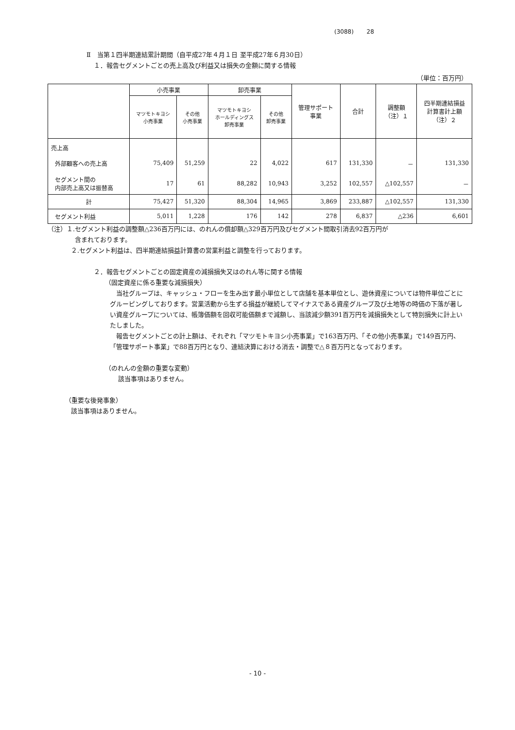(3088) 28
Ⅱ　当第１四半期連結累計期間（自平成27年４月１日 至平成27年６月30日）
１．報告セグメントごとの売上高及び利益又は損失の金額に関する情報
（単位：百万円）
| | 小売事業 | | 卸売事業 | | 管理サポート 事業 | 合計 | 調整額 （注）１ | 四半期連結損益 計算書計上額 （注）２ |
| --- | --- | --- | --- | --- | --- | --- | --- | --- |
| | マツモトキヨシ 小売事業 | その他 小売事業 | マツモトキヨシ ホールディングス 卸売事業 | その他 卸売事業 | | | | |
| 売上高 | | | | | | | | |
| 外部顧客への売上高 | 75,409 | 51,259 | 22 | 4,022 | 617 | 131,330 | － | 131,330 |
| セグメント間の 内部売上高又は振替高 | 17 | 61 | 88,282 | 10,943 | 3,252 | 102,557 | △102,557 | － |
| 計 | 75,427 | 51,320 | 88,304 | 14,965 | 3,869 | 233,887 | △102,557 | 131,330 |
| セグメント利益 | 5,011 | 1,228 | 176 | 142 | 278 | 6,837 | △236 | 6,601 |
（注）１.セグメント利益の調整額△236百万円には、のれんの償却額△329百万円及びセグメント間取引消去92百万円が
含まれております。
２.セグメント利益は、四半期連結損益計算書の営業利益と調整を行っております。
２．報告セグメントごとの固定資産の減損損失又はのれん等に関する情報
（固定資産に係る重要な減損損失）
　当社グループは、キャッシュ・フローを生み出す最小単位として店舗を基本単位とし、遊休資産については物件単位ごとにグルーピングしております。営業活動から生ずる損益が継続してマイナスである資産グループ及び土地等の時価の下落が著しい資産グループについては、帳簿価額を回収可能価額まで減額し、当該減少額391百万円を減損損失として特別損失に計上いたしました。
　報告セグメントごとの計上額は、それぞれ「マツモトキヨシ小売事業」で163百万円、「その他小売事業」で149百万円、「管理サポート事業」で88百万円となり、連結決算における消去・調整で△８百万円となっております。
（のれんの金額の重要な変動）
該当事項はありません。
（重要な後発事象）
該当事項はありません。
- 10 -